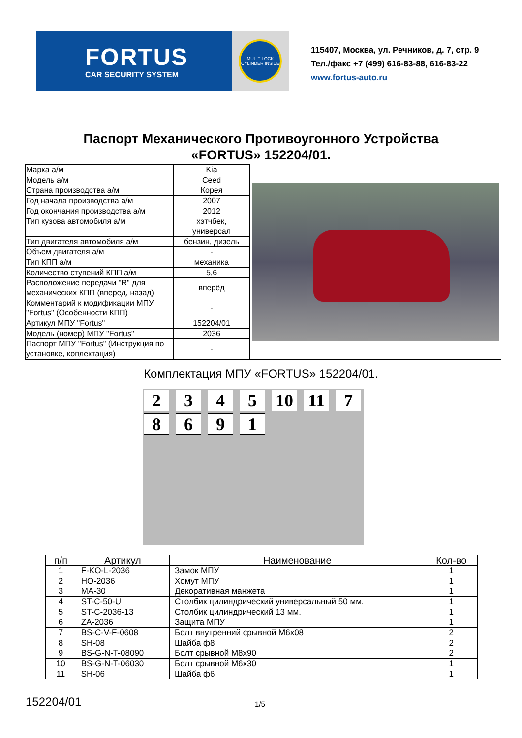FORTUS
CAR SECURITY SYSTEM
MUL-T-LOCK CYLINDER INSIDE
115407, Москва, ул. Речников, д. 7, стр. 9
Тел./факс +7 (499) 616-83-88, 616-83-22
www.fortus-auto.ru
Паспорт Механического Противоугонного Устройства
«FORTUS» 152204/01.
| Марка а/м | Kia |
| Модель а/м | Ceed |
| Страна производства а/м | Корея |
| Год начала производства а/м | 2007 |
| Год окончания производства а/м | 2012 |
| Тип кузова автомобиля а/м | хэтчбек, универсал |
| Тип двигателя автомобиля а/м | бензин, дизель |
| Объем двигателя а/м | - |
| Тип КПП а/м | механика |
| Количество ступений КПП а/м | 5,6 |
| Расположение передачи "R" для механических КПП (вперед, назад) | вперёд |
| Комментарий к модификации МПУ "Fortus" (Особенности КПП) | - |
| Артикул МПУ "Fortus" | 152204/01 |
| Модель (номер) МПУ "Fortus" | 2036 |
| Паспорт МПУ "Fortus" (Инструкция по установке, коплектация) | - |
Комплектация МПУ «FORTUS» 152204/01.
2 3 4 5 10 11 7 8 6 9 1
| п/п | Артикул | Наименование | Кол-во |
| --- | --- | --- | --- |
| 1 | F-KO-L-2036 | Замок МПУ | 1 |
| 2 | HO-2036 | Хомут МПУ | 1 |
| 3 | MA-30 | Декоративная манжета | 1 |
| 4 | ST-C-50-U | Столбик цилиндрический универсальный 50 мм. | 1 |
| 5 | ST-C-2036-13 | Столбик цилиндрический 13 мм. | 1 |
| 6 | ZA-2036 | Защита МПУ | 1 |
| 7 | BS-C-V-F-0608 | Болт внутренний срывной М6х08 | 2 |
| 8 | SH-08 | Шайба ф8 | 2 |
| 9 | BS-G-N-T-08090 | Болт срывной М8х90 | 2 |
| 10 | BS-G-N-T-06030 | Болт срывной М6х30 | 1 |
| 11 | SH-06 | Шайба ф6 | 1 |
152204/01 1/5